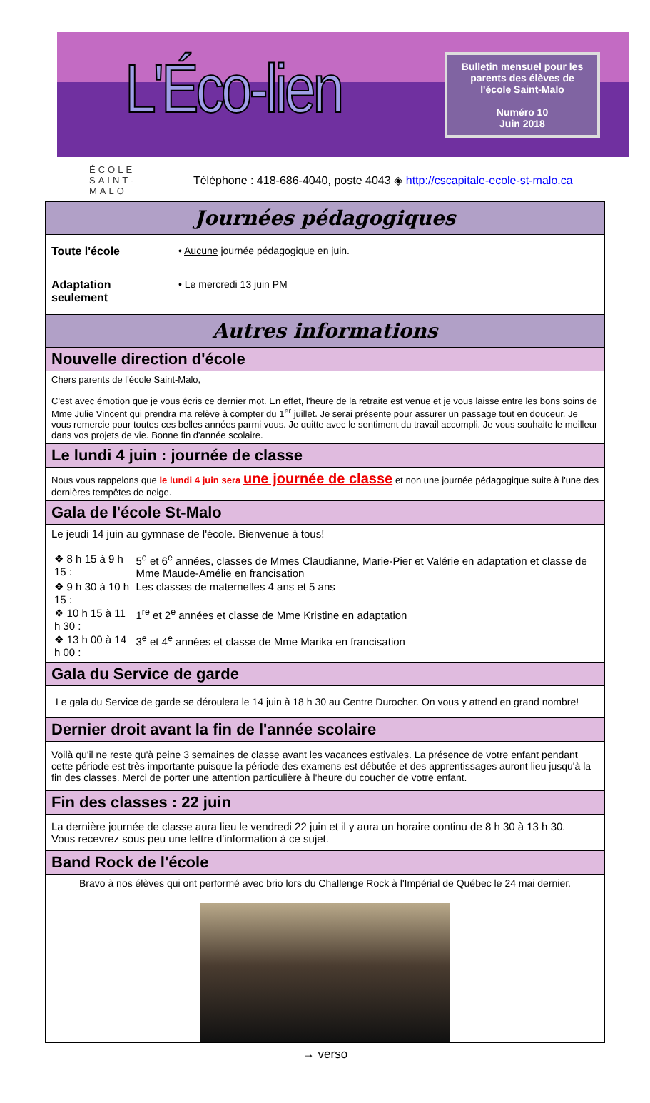L'Éco-lien
Bulletin mensuel pour les parents des élèves de l'école Saint-Malo
Numéro 10
Juin 2018
ÉCOLE
SAINT-
MALO
Téléphone : 418-686-4040, poste 4043 ◈ http://cscapitale-ecole-st-malo.ca
| Journées pédagogiques | |
| --- | --- |
| Toute l'école | • Aucune journée pédagogique en juin. |
| Adaptation seulement | • Le mercredi 13 juin PM |
| Autres informations | |
| Nouvelle direction d'école | |
| Chers parents de l'école Saint-Malo, C'est avec émotion que je vous écris ce dernier mot. En effet, l'heure de la retraite est venue et je vous laisse entre les bons soins de Mme Julie Vincent qui prendra ma relève à compter du 1<sup>er</sup> juillet. Je serai présente pour assurer un passage tout en douceur. Je vous remercie pour toutes ces belles années parmi vous. Je quitte avec le sentiment du travail accompli. Je vous souhaite le meilleur dans vos projets de vie. Bonne fin d'année scolaire. | |
| Le lundi 4 juin : journée de classe | |
| Nous vous rappelons que le lundi 4 juin sera une journée de classe et non une journée pédagogique suite à l'une des dernières tempêtes de neige. | |
| Gala de l'école St-Malo | |
| Le jeudi 14 juin au gymnase de l'école. Bienvenue à tous! / ❖ 8 h 15 à 9 h 15 : / 5<sup>e</sup> et 6<sup>e</sup> années, classes de Mmes Claudianne, Marie-Pier et Valérie en adaptation et classe de Mme Maude-Amélie en francisation / / ❖ 9 h 30 à 10 h 15 : / Les classes de maternelles 4 ans et 5 ans / / ❖ 10 h 15 à 11 h 30 : / 1<sup>re</sup> et 2<sup>e</sup> années et classe de Mme Kristine en adaptation / / ❖ 13 h 00 à 14 h 00 : / 3<sup>e</sup> et 4<sup>e</sup> années et classe de Mme Marika en francisation / | |
| Gala du Service de garde | |
| Le gala du Service de garde se déroulera le 14 juin à 18 h 30 au Centre Durocher. On vous y attend en grand nombre! | |
| Dernier droit avant la fin de l'année scolaire | |
| Voilà qu'il ne reste qu'à peine 3 semaines de classe avant les vacances estivales. La présence de votre enfant pendant cette période est très importante puisque la période des examens est débutée et des apprentissages auront lieu jusqu'à la fin des classes. Merci de porter une attention particulière à l'heure du coucher de votre enfant. | |
| Fin des classes : 22 juin | |
| La dernière journée de classe aura lieu le vendredi 22 juin et il y aura un horaire continu de 8 h 30 à 13 h 30. Vous recevrez sous peu une lettre d'information à ce sujet. | |
| Band Rock de l'école | |
| Bravo à nos élèves qui ont performé avec brio lors du Challenge Rock à l'Impérial de Québec le 24 mai dernier. | |
→ verso